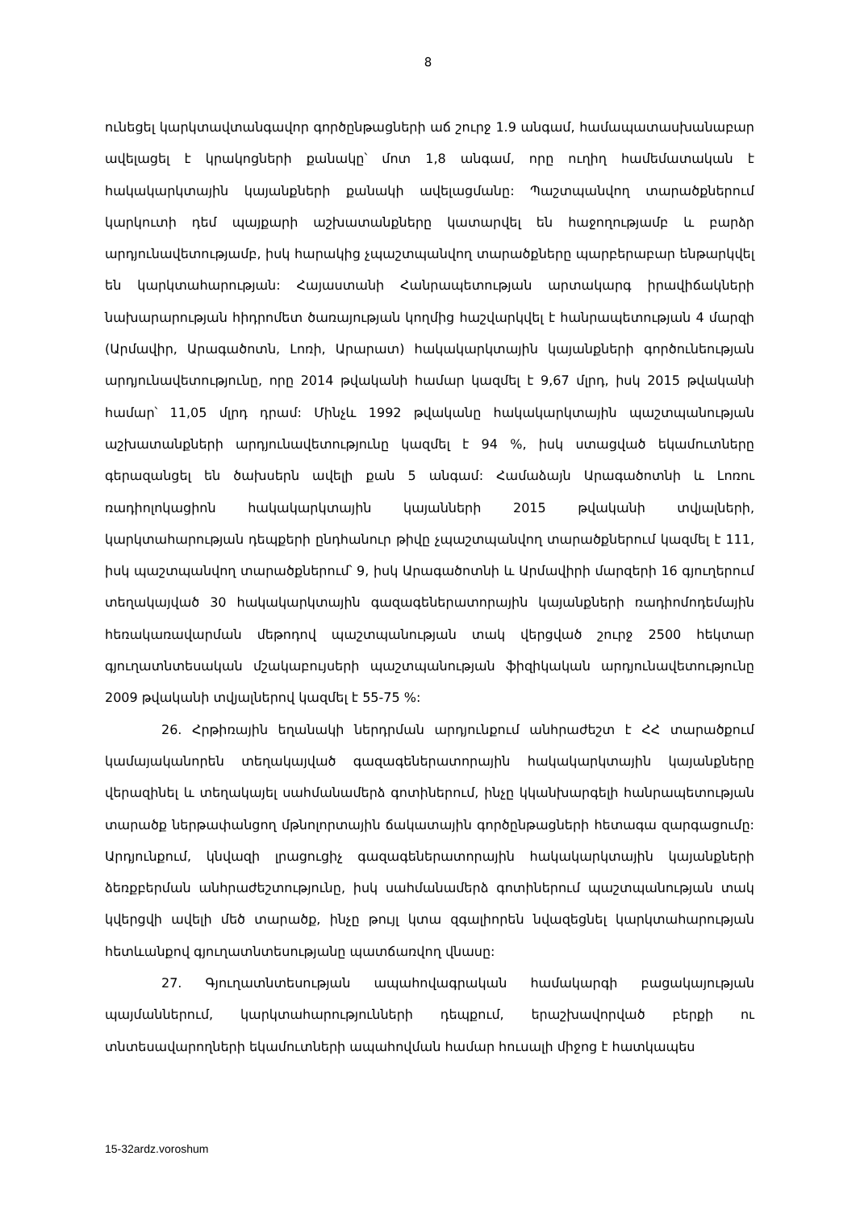8
ունեցել կարկտավտանգավոր գործընթացների աճ շուրջ 1.9 անգամ, համապատաս­խանաբար ավելացել է կրակոցների քանակը՝ մոտ 1,8 անգամ, որը ուղիղ համեմատական է հակակարկտային կայանքների քանակի ավելացմանը: Պաշտ­պանվող տարածքներում կարկուտի դեմ պայքարի աշխատանքները կատարվել են հաջողությամբ և բարձր արդյունավետությամբ, իսկ հարակից չպաշտպանվող տարածքները պարբերաբար ենթարկվել են կարկտահարության: Հայաստանի Հանրապետության արտակարգ իրավիճակների նախարարության հիդրոմետ ծառայության կողմից հաշվարկվել է հանրապետության 4 մարզի (Արմավիր, Արագածոտն, Լոռի, Արարատ) հակակարկտային կայանքների գործունեության արդյունավետությունը, որը 2014 թվականի համար կազմել է 9,67 մլրդ, իսկ 2015 թվականի համար՝ 11,05 մլրդ դրամ: Մինչև 1992 թվականը հակակարկտային պաշտպանության աշխատանքների արդյունավետությունը կազմել է 94 %, իսկ ստացված եկամուտները գերազանցել են ծախսերն ավելի քան 5 անգամ: Համաձայն Արագածոտնի և Լոռու ռադիոլոկացիոն հակակարկտային կայանների 2015 թվականի տվյալների, կարկտահարության դեպքերի ընդհանուր թիվը չպաշտպանվող տարածքներում կազմել է 111, իսկ պաշտպանվող տարածքներում՝ 9, իսկ Արագածոտնի և Արմավիրի մարզերի 16 գյուղերում տեղակայված 30 հակակարկտային գազագեներատորային կայանքների ռադիոմոդեմային հեռակառավարման մեթոդով պաշտպանության տակ վերցված շուրջ 2500 հեկտար գյուղատնտեսական մշակաբույսերի պաշտպանության ֆիզիկական արդյունավետությունը 2009 թվականի տվյալներով կազմել է 55-75 %:
26. Հրթիռային եղանակի ներդրման արդյունքում անհրաժեշտ է ՀՀ տարածքում կամայականորեն տեղակայված գազագեներատորային հակակարկտային կայանքները վերազինել և տեղակայել սահմանամերձ գոտիներում, ինչը կկանխարգելի հանրապետության տարածք ներթափանցող մթնոլորտային ճակատային գործ­ընթացների հետագա զարգացումը: Արդյունքում, կնվազի լրացուցիչ գազագեներա­տորային հակակարկտային կայանքների ձեռքբերման անհրաժեշտությունը, իսկ սահմանամերձ գոտիներում պաշտպանության տակ կվերցվի ավելի մեծ տարածք, ինչը թույլ կտա զգալիորեն նվազեցնել կարկտահարության հետևանքով գյուղա­տնտեսությանը պատճառվող վնասը:
27. Գյուղատնտեսության ապահովագրական համակարգի բացակայության պայմաններում, կարկտահարությունների դեպքում, երաշխավորված բերքի ու տնտեսավարողների եկամուտների ապահովման համար հուսալի միջոց է հատկապես
15-32ardz.voroshum